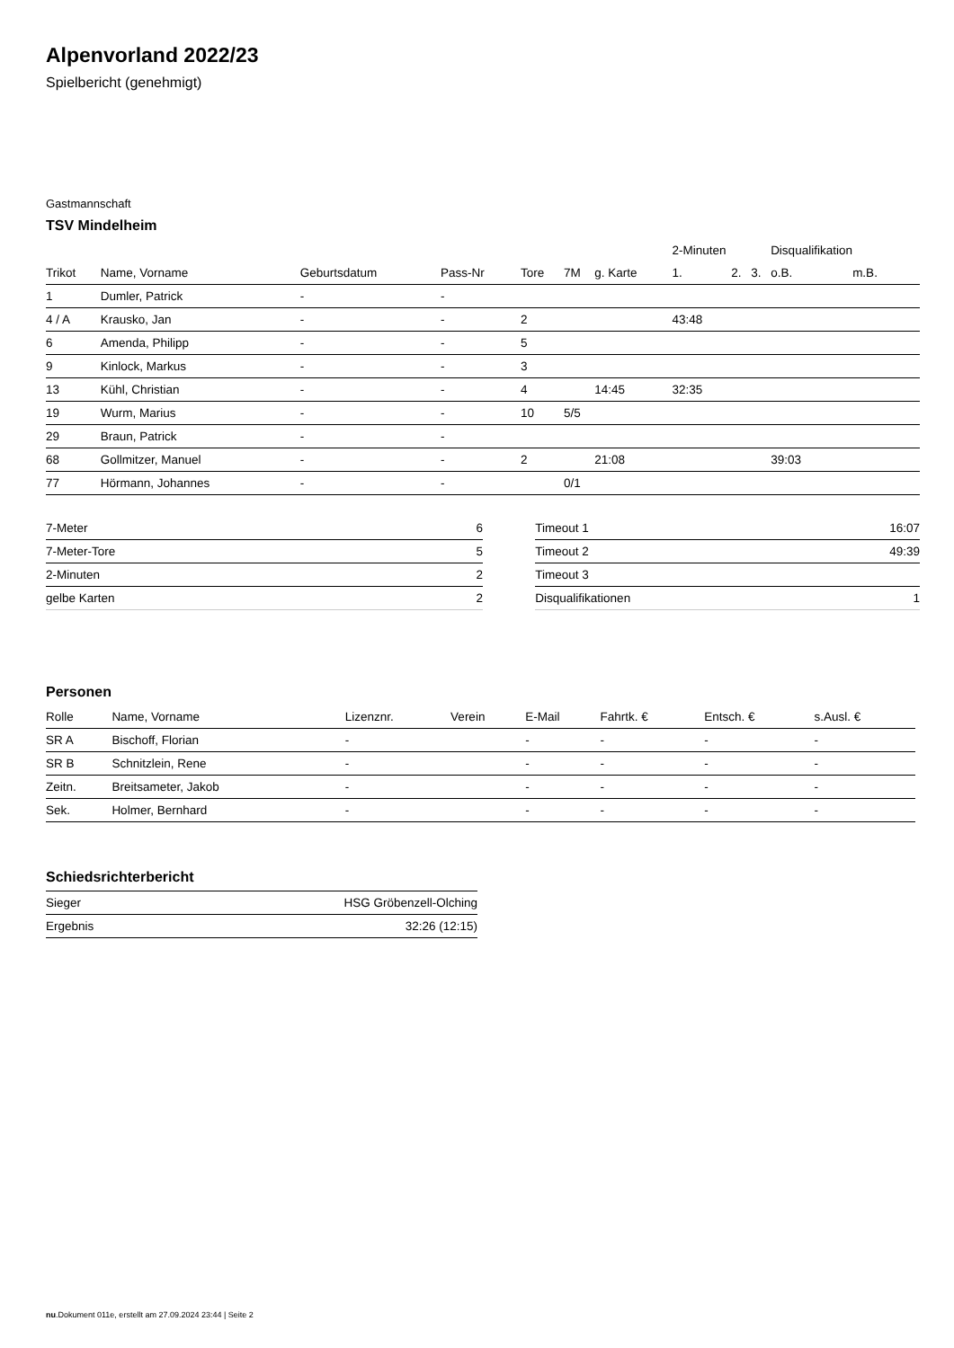Alpenvorland 2022/23
Spielbericht (genehmigt)
Gastmannschaft
TSV Mindelheim
| | | | | | | | 2-Minuten | | | Disqualifikation | |
| --- | --- | --- | --- | --- | --- | --- | --- | --- | --- | --- | --- |
| Trikot | Name, Vorname | Geburtsdatum | Pass-Nr | Tore | 7M | g. Karte | 1. | 2. | 3. | o.B. | m.B. |
| 1 | Dumler, Patrick | - | - | | | | | | | | |
| 4 / A | Krausko, Jan | - | - | 2 | | | 43:48 | | | | |
| 6 | Amenda, Philipp | - | - | 5 | | | | | | | |
| 9 | Kinlock, Markus | - | - | 3 | | | | | | | |
| 13 | Kühl, Christian | - | - | 4 | | 14:45 | 32:35 | | | | |
| 19 | Wurm, Marius | - | - | 10 | 5/5 | | | | | | |
| 29 | Braun, Patrick | - | - | | | | | | | | |
| 68 | Gollmitzer, Manuel | - | - | 2 | | 21:08 | | | | 39:03 | |
| 77 | Hörmann, Johannes | - | - | | 0/1 | | | | | | |
| 7-Meter | 6 |
| 7-Meter-Tore | 5 |
| 2-Minuten | 2 |
| gelbe Karten | 2 |
| Timeout 1 | 16:07 |
| Timeout 2 | 49:39 |
| Timeout 3 | |
| Disqualifikationen | 1 |
Personen
| Rolle | Name, Vorname | Lizenznr. | Verein | E-Mail | Fahrtk. € | Entsch. € | s.Ausl. € |
| --- | --- | --- | --- | --- | --- | --- | --- |
| SR A | Bischoff, Florian | - | | - | - | - | - |
| SR B | Schnitzlein, Rene | - | | - | - | - | - |
| Zeitn. | Breitsameter, Jakob | - | | - | - | - | - |
| Sek. | Holmer, Bernhard | - | | - | - | - | - |
Schiedsrichterbericht
| Sieger | HSG Gröbenzell-Olching |
| Ergebnis | 32:26 (12:15) |
nu.Dokument 011e, erstellt am 27.09.2024 23:44 | Seite 2